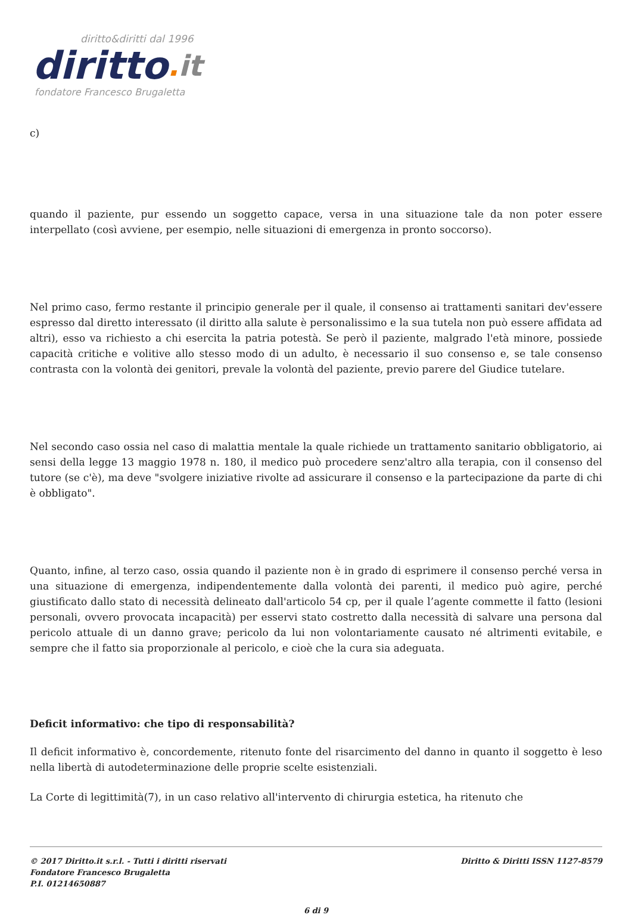diritto&diritti dal 1996
diritto. it
fondatore Francesco Brugaletta
c)
quando il paziente, pur essendo un soggetto capace, versa in una situazione tale da non poter essere interpellato (così avviene, per esempio, nelle situazioni di emergenza in pronto soccorso).
Nel primo caso, fermo restante il principio generale per il quale, il consenso ai trattamenti sanitari dev'essere espresso dal diretto interessato (il diritto alla salute è personalissimo e la sua tutela non può essere affidata ad altri), esso va richiesto a chi esercita la patria potestà. Se però il paziente, malgrado l'età minore, possiede capacità critiche e volitive allo stesso modo di un adulto, è necessario il suo consenso e, se tale consenso contrasta con la volontà dei genitori, prevale la volontà del paziente, previo parere del Giudice tutelare.
Nel secondo caso ossia nel caso di malattia mentale la quale richiede un trattamento sanitario obbligatorio, ai sensi della legge 13 maggio 1978 n. 180, il medico può procedere senz'altro alla terapia, con il consenso del tutore (se c'è), ma deve "svolgere iniziative rivolte ad assicurare il consenso e la partecipazione da parte di chi è obbligato".
Quanto, infine, al terzo caso, ossia quando il paziente non è in grado di esprimere il consenso perché versa in una situazione di emergenza, indipendentemente dalla volontà dei parenti, il medico può agire, perché giustificato dallo stato di necessità delineato dall'articolo 54 cp, per il quale l’agente commette il fatto (lesioni personali, ovvero provocata incapacità) per esservi stato costretto dalla necessità di salvare una persona dal pericolo attuale di un danno grave; pericolo da lui non volontariamente causato né altrimenti evitabile, e sempre che il fatto sia proporzionale al pericolo, e cioè che la cura sia adeguata.
Deficit informativo: che tipo di responsabilità?
Il deficit informativo è, concordemente, ritenuto fonte del risarcimento del danno in quanto il soggetto è leso nella libertà di autodeterminazione delle proprie scelte esistenziali.
La Corte di legittimità(7), in un caso relativo all'intervento di chirurgia estetica, ha ritenuto che
© 2017 Diritto.it s.r.l. - Tutti i diritti riservati
Fondatore Francesco Brugaletta
P.I. 01214650887
Diritto & Diritti ISSN 1127-8579
6 di 9